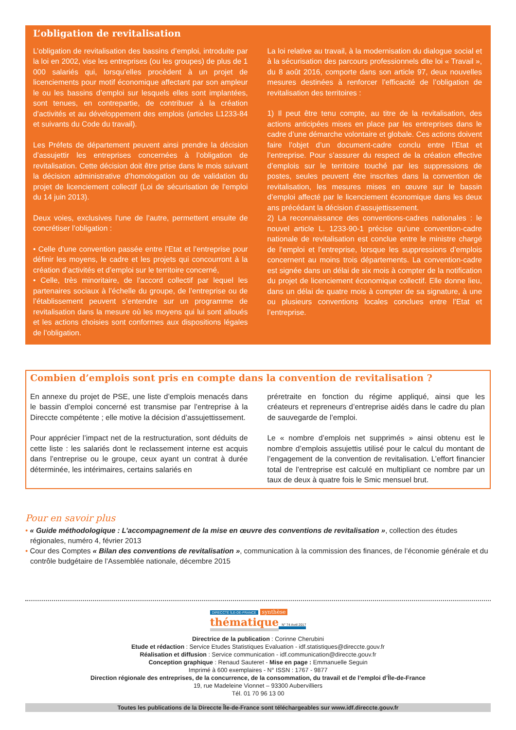L’obligation de revitalisation
L’obligation de revitalisation des bassins d’emploi, introduite par la loi en 2002, vise les entreprises (ou les groupes) de plus de 1 000 salariés qui, lorsqu’elles procèdent à un projet de licenciements pour motif économique affectant par son ampleur le ou les bassins d’emploi sur lesquels elles sont implantées, sont tenues, en contrepartie, de contribuer à la création d’activités et au développement des emplois (articles L1233-84 et suivants du Code du travail).
Les Préfets de département peuvent ainsi prendre la décision d’assujettir les entreprises concernées à l’obligation de revitalisation. Cette décision doit être prise dans le mois suivant la décision administrative d’homologation ou de validation du projet de licenciement collectif (Loi de sécurisation de l’emploi du 14 juin 2013).
Deux voies, exclusives l’une de l’autre, permettent ensuite de concrétiser l’obligation :
• Celle d’une convention passée entre l’Etat et l’entreprise pour définir les moyens, le cadre et les projets qui concourront à la création d’activités et d’emploi sur le territoire concerné,
• Celle, très minoritaire, de l’accord collectif par lequel les partenaires sociaux à l’échelle du groupe, de l’entreprise ou de l’établissement peuvent s’entendre sur un programme de revitalisation dans la mesure où les moyens qui lui sont alloués et les actions choisies sont conformes aux dispositions légales de l’obligation.
La loi relative au travail, à la modernisation du dialogue social et à la sécurisation des parcours professionnels dite loi « Travail », du 8 août 2016, comporte dans son article 97, deux nouvelles mesures destinées à renforcer l’efficacité de l’obligation de revitalisation des territoires :
1) Il peut être tenu compte, au titre de la revitalisation, des actions anticipées mises en place par les entreprises dans le cadre d’une démarche volontaire et globale. Ces actions doivent faire l’objet d’un document-cadre conclu entre l’Etat et l’entreprise. Pour s’assurer du respect de la création effective d’emplois sur le territoire touché par les suppressions de postes, seules peuvent être inscrites dans la convention de revitalisation, les mesures mises en œuvre sur le bassin d’emploi affecté par le licenciement économique dans les deux ans précédant la décision d’assujettissement.
2) La reconnaissance des conventions-cadres nationales : le nouvel article L. 1233-90-1 précise qu’une convention-cadre nationale de revitalisation est conclue entre le ministre chargé de l’emploi et l’entreprise, lorsque les suppressions d’emplois concernent au moins trois départements. La convention-cadre est signée dans un délai de six mois à compter de la notification du projet de licenciement économique collectif. Elle donne lieu, dans un délai de quatre mois à compter de sa signature, à une ou plusieurs conventions locales conclues entre l’Etat et l’entreprise.
Combien d’emplois sont pris en compte dans la convention de revitalisation ?
En annexe du projet de PSE, une liste d’emplois menacés dans le bassin d’emploi concerné est transmise par l’entreprise à la Direccte compétente ; elle motive la décision d’assujettissement.
Pour apprécier l’impact net de la restructuration, sont déduits de cette liste : les salariés dont le reclassement interne est acquis dans l’entreprise ou le groupe, ceux ayant un contrat à durée déterminée, les intérimaires, certains salariés en
préretraite en fonction du régime appliqué, ainsi que les créateurs et repreneurs d’entreprise aidés dans le cadre du plan de sauvegarde de l’emploi.
Le « nombre d’emplois net supprimés » ainsi obtenu est le nombre d’emplois assujettis utilisé pour le calcul du montant de l’engagement de la convention de revitalisation. L’effort financier total de l’entreprise est calculé en multipliant ce nombre par un taux de deux à quatre fois le Smic mensuel brut.
Pour en savoir plus
• « Guide méthodologique : L’accompagnement de la mise en œuvre des conventions de revitalisation », collection des études régionales, numéro 4, février 2013
• Cour des Comptes « Bilan des conventions de revitalisation », communication à la commission des finances, de l’économie générale et du contrôle budgétaire de l’Assemblée nationale, décembre 2015
DIRECCTE ÎLE-DE-FRANCE synthèse
thématique N° 74 Avril 2017
Directrice de la publication : Corinne Cherubini
Etude et rédaction : Service Etudes Statistiques Evaluation - idf.statistiques@direccte.gouv.fr
Réalisation et diffusion : Service communication - idf.communication@direccte.gouv.fr
Conception graphique : Renaud Sauteret - Mise en page : Emmanuelle Seguin
Imprimé à 600 exemplaires - N° ISSN : 1767 - 9877
Direction régionale des entreprises, de la concurrence, de la consommation, du travail et de l’emploi d’Île-de-France
19, rue Madeleine Vionnet – 93300 Aubervilliers
Tél. 01 70 96 13 00
Toutes les publications de la Direccte Île-de-France sont téléchargeables sur www.idf.direccte.gouv.fr